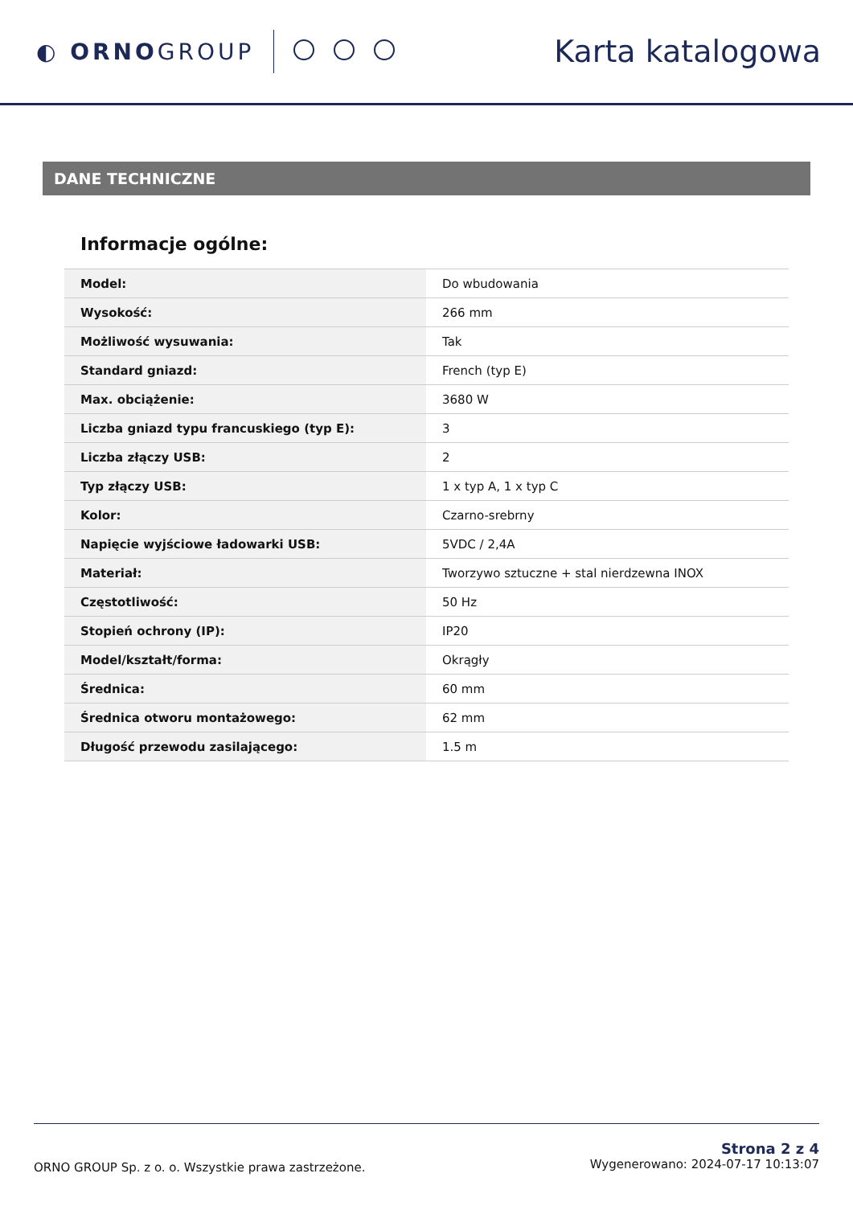◐ ORNOGROUP
Karta katalogowa
DANE TECHNICZNE
Informacje ogólne:
| Model: | Do wbudowania |
| Wysokość: | 266 mm |
| Możliwość wysuwania: | Tak |
| Standard gniazd: | French (typ E) |
| Max. obciążenie: | 3680 W |
| Liczba gniazd typu francuskiego (typ E): | 3 |
| Liczba złączy USB: | 2 |
| Typ złączy USB: | 1 x typ A, 1 x typ C |
| Kolor: | Czarno-srebrny |
| Napięcie wyjściowe ładowarki USB: | 5VDC / 2,4A |
| Materiał: | Tworzywo sztuczne + stal nierdzewna INOX |
| Częstotliwość: | 50 Hz |
| Stopień ochrony (IP): | IP20 |
| Model/kształt/forma: | Okrągły |
| Średnica: | 60 mm |
| Średnica otworu montażowego: | 62 mm |
| Długość przewodu zasilającego: | 1.5 m |
ORNO GROUP Sp. z o. o. Wszystkie prawa zastrzeżone.
Strona 2 z 4
Wygenerowano: 2024-07-17 10:13:07